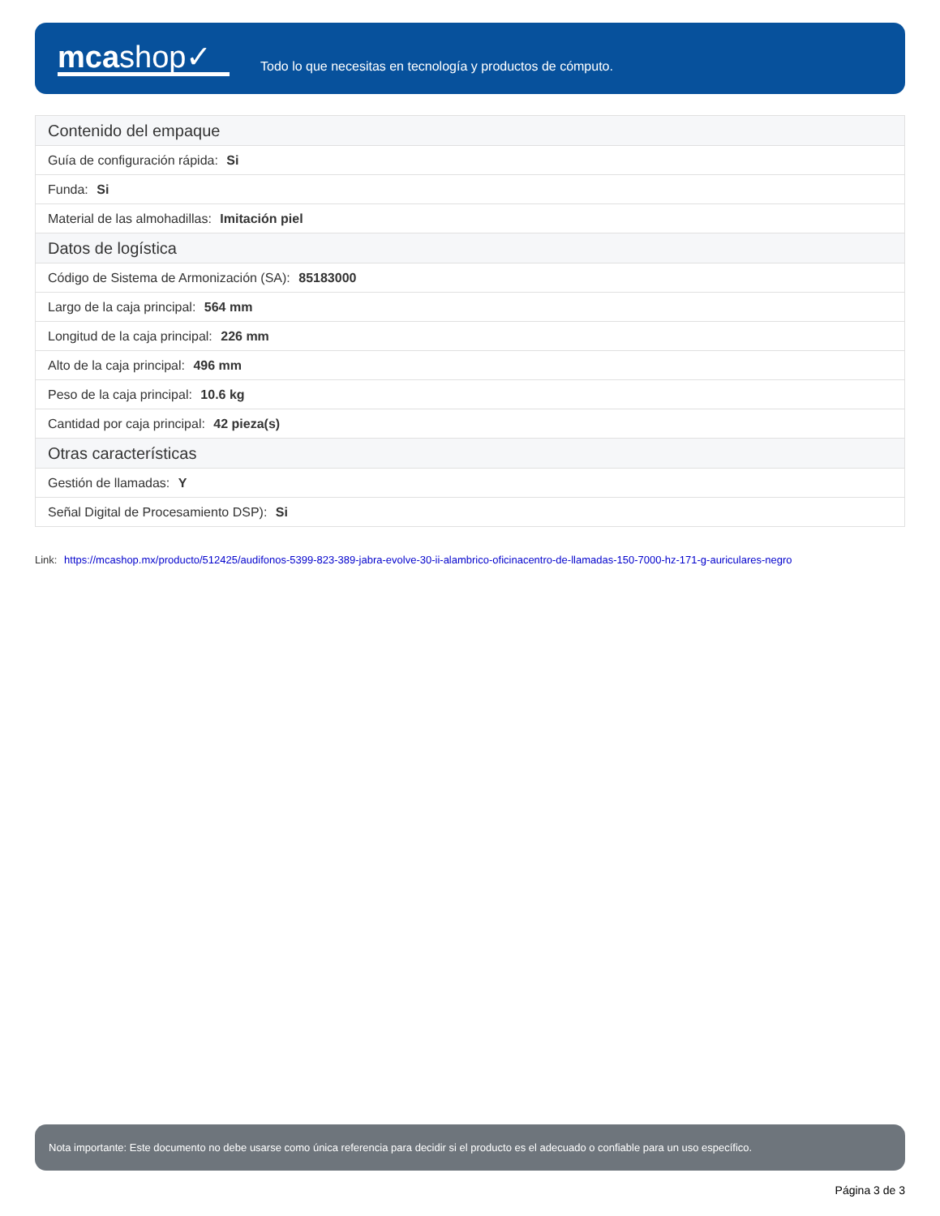mcashop✓
Todo lo que necesitas en tecnología y productos de cómputo.
| Contenido del empaque |
| --- |
| Guía de configuración rápida: Si |
| Funda: Si |
| Material de las almohadillas: Imitación piel |
| Datos de logística |
| Código de Sistema de Armonización (SA): 85183000 |
| Largo de la caja principal: 564 mm |
| Longitud de la caja principal: 226 mm |
| Alto de la caja principal: 496 mm |
| Peso de la caja principal: 10.6 kg |
| Cantidad por caja principal: 42 pieza(s) |
| Otras características |
| Gestión de llamadas: Y |
| Señal Digital de Procesamiento DSP): Si |
Link: https://mcashop.mx/producto/512425/audifonos-5399-823-389-jabra-evolve-30-ii-alambrico-oficinacentro-de-llamadas-150-7000-hz-171-g-auriculares-negro
Nota importante: Este documento no debe usarse como única referencia para decidir si el producto es el adecuado o confiable para un uso específico.
Página 3 de 3